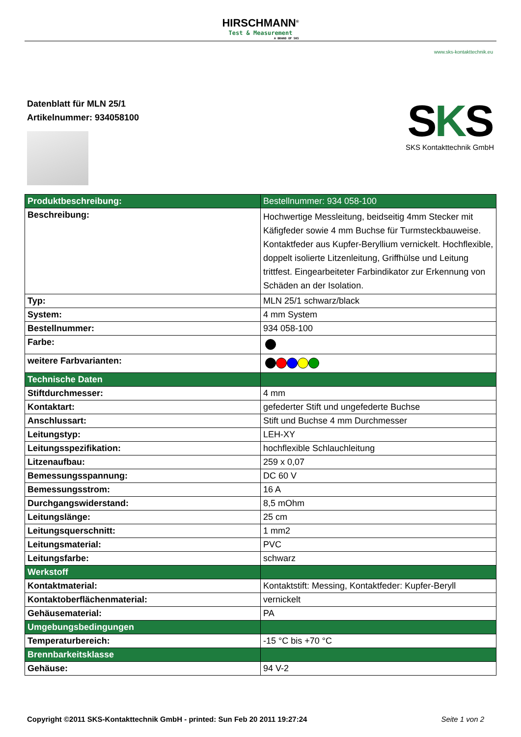HIRSCHMANN<sup>®</sup> Test & Measurement A BRAND OF SKS
www.sks-kontakttechnik.eu
Datenblatt für MLN 25/1
Artikelnummer: 934058100
SKS
SKS Kontakttechnik GmbH
| Produktbeschreibung: | Bestellnummer: 934 058-100 |
| Beschreibung: | Hochwertige Messleitung, beidseitig 4mm Stecker mit Käfigfeder sowie 4 mm Buchse für Turmsteckbauweise. Kontaktfeder aus Kupfer-Beryllium vernickelt. Hochflexible, doppelt isolierte Litzenleitung, Griffhülse und Leitung trittfest. Eingearbeiteter Farbindikator zur Erkennung von Schäden an der Isolation. |
| Typ: | MLN 25/1 schwarz/black |
| System: | 4 mm System |
| Bestellnummer: | 934 058-100 |
| Farbe: | |
| weitere Farbvarianten: | |
| Technische Daten | |
| Stiftdurchmesser: | 4 mm |
| Kontaktart: | gefederter Stift und ungefederte Buchse |
| Anschlussart: | Stift und Buchse 4 mm Durchmesser |
| Leitungstyp: | LEH-XY |
| Leitungsspezifikation: | hochflexible Schlauchleitung |
| Litzenaufbau: | 259 x 0,07 |
| Bemessungsspannung: | DC 60 V |
| Bemessungsstrom: | 16 A |
| Durchgangswiderstand: | 8,5 mOhm |
| Leitungslänge: | 25 cm |
| Leitungsquerschnitt: | 1 mm2 |
| Leitungsmaterial: | PVC |
| Leitungsfarbe: | schwarz |
| Werkstoff | |
| Kontaktmaterial: | Kontaktstift: Messing, Kontaktfeder: Kupfer-Beryll |
| Kontaktoberflächenmaterial: | vernickelt |
| Gehäusematerial: | PA |
| Umgebungsbedingungen | |
| Temperaturbereich: | -15 °C bis +70 °C |
| Brennbarkeitsklasse | |
| Gehäuse: | 94 V-2 |
Copyright ©2011 SKS-Kontakttechnik GmbH - printed: Sun Feb 20 2011 19:27:24 Seite 1 von 2